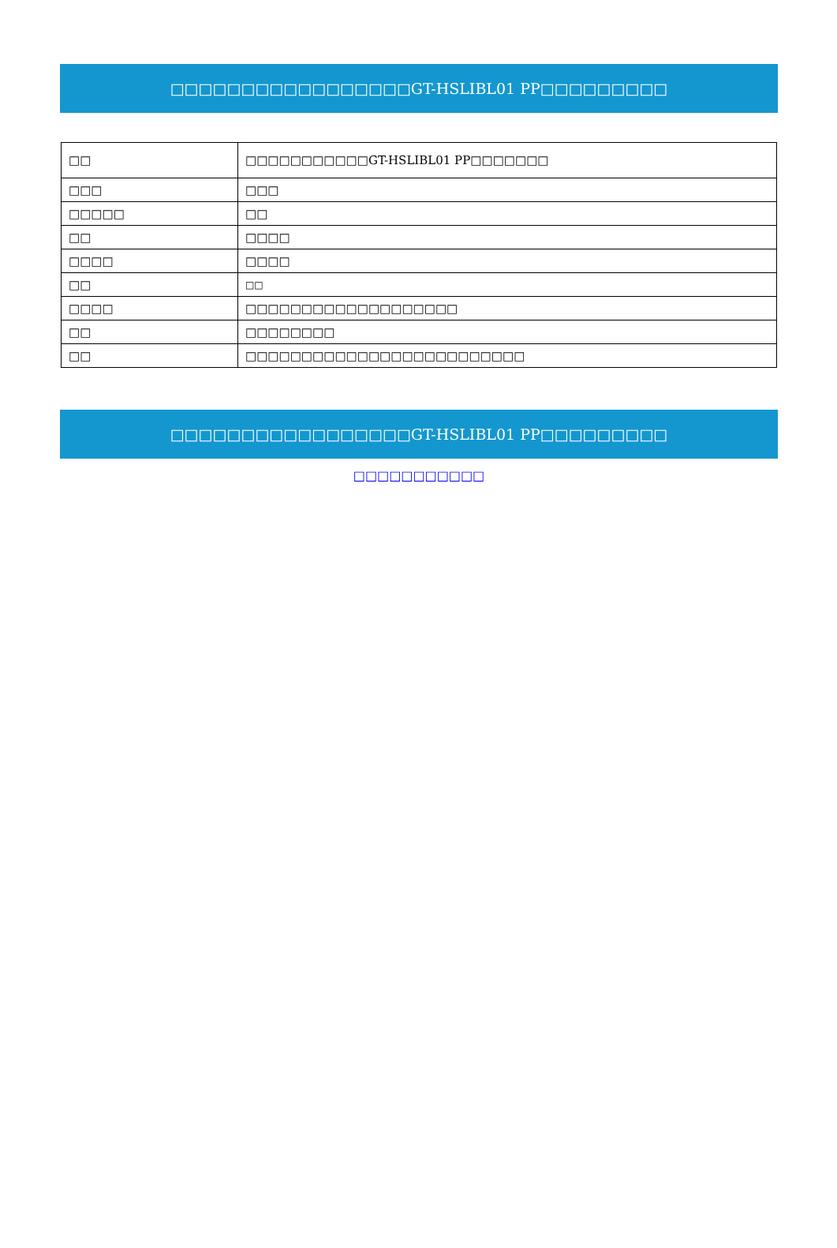□□□□□□□□□□□□□□□□□GT-HSLIBL01 PP□□□□□□□□□
| □□ | □□□□□□□□□□□GT-HSLIBL01 PP□□□□□□□ |
| □□□ | □□□ |
| □□□□□ | □□ |
| □□ | □□□□ |
| □□□□ | □□□□ |
| □□ | □□ |
| □□□□ | □□□□□□□□□□□□□□□□□□□ |
| □□ | □□□□□□□□ |
| □□ | □□□□□□□□□□□□□□□□□□□□□□□□□ |
□□□□□□□□□□□□□□□□□GT-HSLIBL01 PP□□□□□□□□□
□□□□□□□□□□□